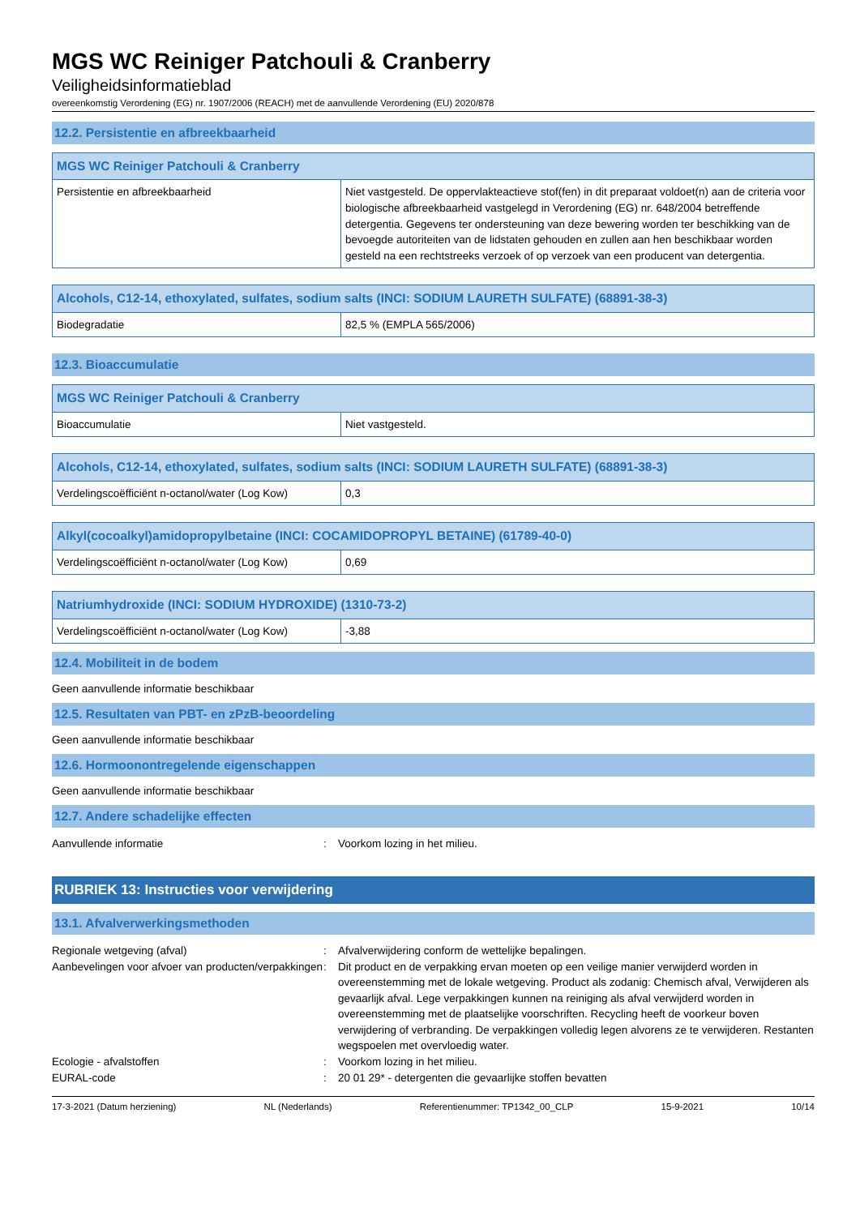MGS WC Reiniger Patchouli & Cranberry
Veiligheidsinformatieblad
overeenkomstig Verordening (EG) nr. 1907/2006 (REACH) met de aanvullende Verordening (EU) 2020/878
12.2. Persistentie en afbreekbaarheid
| MGS WC Reiniger Patchouli & Cranberry | |
| --- | --- |
| Persistentie en afbreekbaarheid | Niet vastgesteld. De oppervlakteactieve stof(fen) in dit preparaat voldoet(n) aan de criteria voor biologische afbreekbaarheid vastgelegd in Verordening (EG) nr. 648/2004 betreffende detergentia. Gegevens ter ondersteuning van deze bewering worden ter beschikking van de bevoegde autoriteiten van de lidstaten gehouden en zullen aan hen beschikbaar worden gesteld na een rechtstreeks verzoek of op verzoek van een producent van detergentia. |
| Alcohols, C12-14, ethoxylated, sulfates, sodium salts (INCI: SODIUM LAURETH SULFATE) (68891-38-3) | |
| --- | --- |
| Biodegradatie | 82,5 % (EMPLA 565/2006) |
12.3. Bioaccumulatie
| MGS WC Reiniger Patchouli & Cranberry | |
| --- | --- |
| Bioaccumulatie | Niet vastgesteld. |
| Alcohols, C12-14, ethoxylated, sulfates, sodium salts (INCI: SODIUM LAURETH SULFATE) (68891-38-3) | |
| --- | --- |
| Verdelingscoëfficiënt n-octanol/water (Log Kow) | 0,3 |
| Alkyl(cocoalkyl)amidopropylbetaine (INCI: COCAMIDOPROPYL BETAINE) (61789-40-0) | |
| --- | --- |
| Verdelingscoëfficiënt n-octanol/water (Log Kow) | 0,69 |
| Natriumhydroxide (INCI: SODIUM HYDROXIDE) (1310-73-2) | |
| --- | --- |
| Verdelingscoëfficiënt n-octanol/water (Log Kow) | -3,88 |
12.4. Mobiliteit in de bodem
Geen aanvullende informatie beschikbaar
12.5. Resultaten van PBT- en zPzB-beoordeling
Geen aanvullende informatie beschikbaar
12.6. Hormoonontregelende eigenschappen
Geen aanvullende informatie beschikbaar
12.7. Andere schadelijke effecten
| Aanvullende informatie | : | Voorkom lozing in het milieu. |
RUBRIEK 13: Instructies voor verwijdering
13.1. Afvalverwerkingsmethoden
| Regionale wetgeving (afval) | : | Afvalverwijdering conform de wettelijke bepalingen. |
| Aanbevelingen voor afvoer van producten/verpakkingen | : | Dit product en de verpakking ervan moeten op een veilige manier verwijderd worden in overeenstemming met de lokale wetgeving. Product als zodanig: Chemisch afval, Verwijderen als gevaarlijk afval. Lege verpakkingen kunnen na reiniging als afval verwijderd worden in overeenstemming met de plaatselijke voorschriften. Recycling heeft de voorkeur boven verwijdering of verbranding. De verpakkingen volledig legen alvorens ze te verwijderen. Restanten wegspoelen met overvloedig water. |
| Ecologie - afvalstoffen | : | Voorkom lozing in het milieu. |
| EURAL-code | : | 20 01 29* - detergenten die gevaarlijke stoffen bevatten |
17-3-2021 (Datum herziening) NL (Nederlands) Referentienummer: TP1342_00_CLP 15-9-2021 10/14